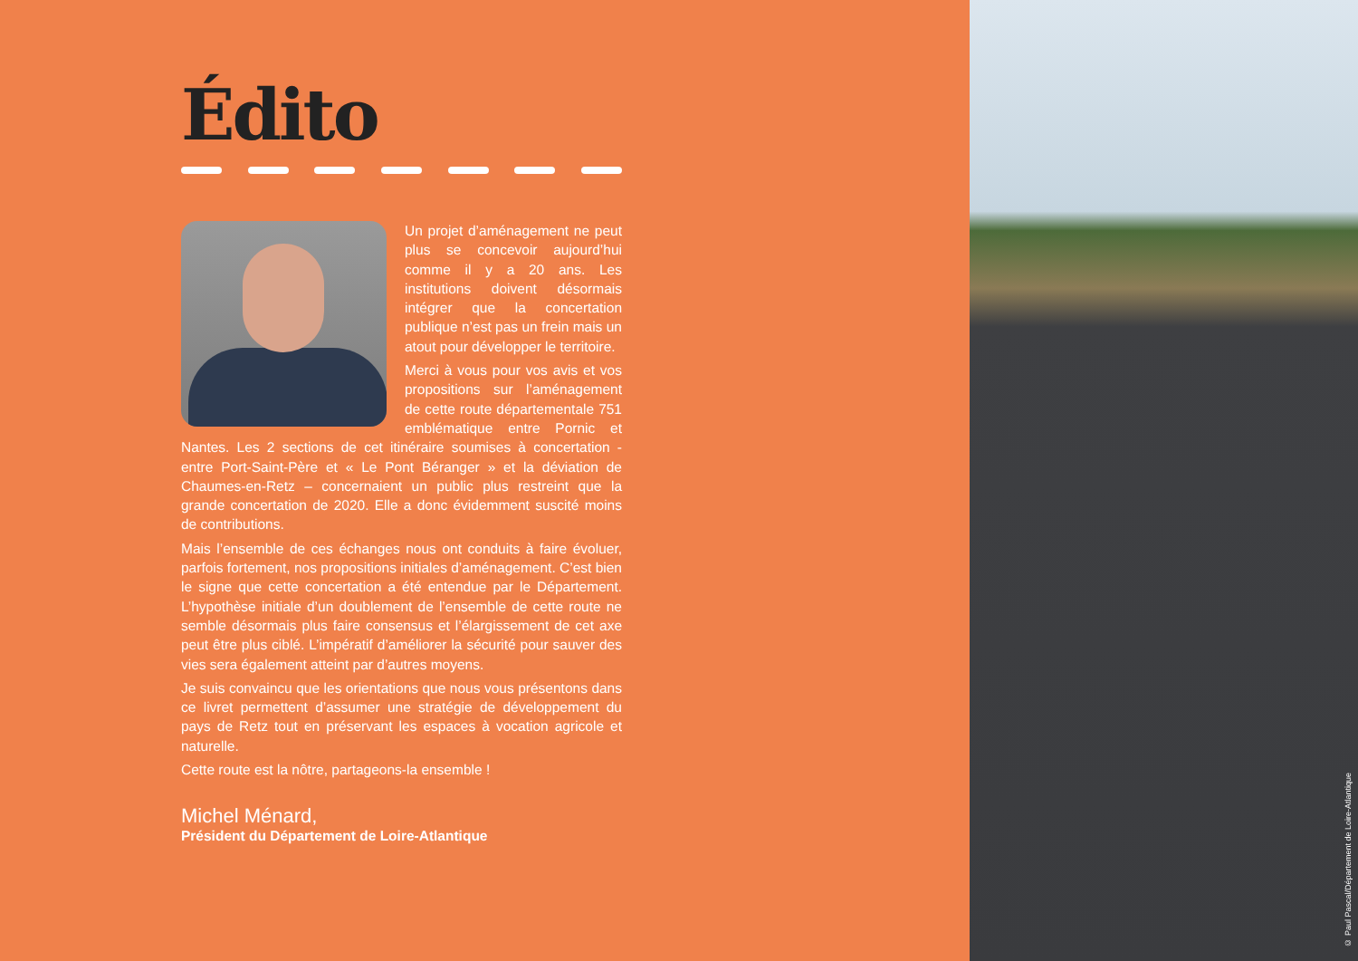Édito
Un projet d’aménagement ne peut plus se concevoir aujourd’hui comme il y a 20 ans. Les institutions doivent désormais intégrer que la concertation publique n’est pas un frein mais un atout pour développer le territoire.
Merci à vous pour vos avis et vos propositions sur l’aménagement de cette route départementale 751 emblématique entre Pornic et Nantes. Les 2 sections de cet itinéraire soumises à concertation - entre Port-Saint-Père et « Le Pont Béranger » et la déviation de Chaumes-en-Retz – concernaient un public plus restreint que la grande concertation de 2020. Elle a donc évidemment suscité moins de contributions.
Mais l’ensemble de ces échanges nous ont conduits à faire évoluer, parfois fortement, nos propositions initiales d’aménagement. C’est bien le signe que cette concertation a été entendue par le Département. L’hypothèse initiale d’un doublement de l’ensemble de cette route ne semble désormais plus faire consensus et l’élargissement de cet axe peut être plus ciblé. L’impératif d’améliorer la sécurité pour sauver des vies sera également atteint par d’autres moyens.
Je suis convaincu que les orientations que nous vous présentons dans ce livret permettent d’assumer une stratégie de développement du pays de Retz tout en préservant les espaces à vocation agricole et naturelle.
Cette route est la nôtre, partageons-la ensemble !
Michel Ménard,
Président du Département de Loire-Atlantique
© Paul Pascal/Département de Loire-Atlantique